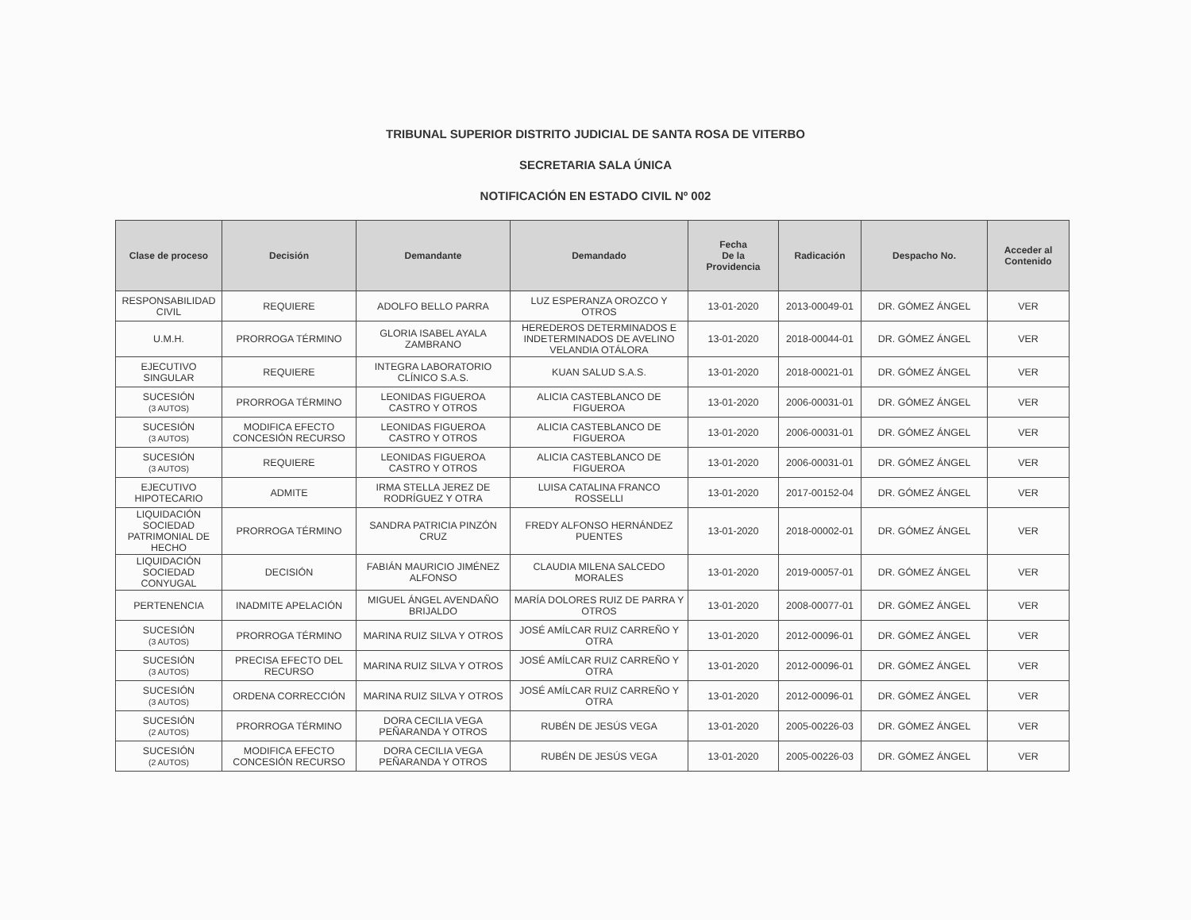TRIBUNAL SUPERIOR DISTRITO JUDICIAL DE SANTA ROSA DE VITERBO
SECRETARIA SALA ÚNICA
NOTIFICACIÓN EN ESTADO CIVIL Nº 002
| Clase de proceso | Decisión | Demandante | Demandado | Fecha De la Providencia | Radicación | Despacho No. | Acceder al Contenido |
| --- | --- | --- | --- | --- | --- | --- | --- |
| RESPONSABILIDAD CIVIL | REQUIERE | ADOLFO BELLO PARRA | LUZ ESPERANZA OROZCO Y OTROS | 13-01-2020 | 2013-00049-01 | DR. GÓMEZ ÁNGEL | VER |
| U.M.H. | PRORROGA TÉRMINO | GLORIA ISABEL AYALA ZAMBRANO | HEREDEROS DETERMINADOS E INDETERMINADOS DE AVELINO VELANDIA OTÁLORA | 13-01-2020 | 2018-00044-01 | DR. GÓMEZ ÁNGEL | VER |
| EJECUTIVO SINGULAR | REQUIERE | INTEGRA LABORATORIO CLÍNICO S.A.S. | KUAN SALUD S.A.S. | 13-01-2020 | 2018-00021-01 | DR. GÓMEZ ÁNGEL | VER |
| SUCESIÓN (3 AUTOS) | PRORROGA TÉRMINO | LEONIDAS FIGUEROA CASTRO Y OTROS | ALICIA CASTEBLANCO DE FIGUEROA | 13-01-2020 | 2006-00031-01 | DR. GÓMEZ ÁNGEL | VER |
| SUCESIÓN (3 AUTOS) | MODIFICA EFECTO CONCESIÓN RECURSO | LEONIDAS FIGUEROA CASTRO Y OTROS | ALICIA CASTEBLANCO DE FIGUEROA | 13-01-2020 | 2006-00031-01 | DR. GÓMEZ ÁNGEL | VER |
| SUCESIÓN (3 AUTOS) | REQUIERE | LEONIDAS FIGUEROA CASTRO Y OTROS | ALICIA CASTEBLANCO DE FIGUEROA | 13-01-2020 | 2006-00031-01 | DR. GÓMEZ ÁNGEL | VER |
| EJECUTIVO HIPOTECARIO | ADMITE | IRMA STELLA JEREZ DE RODRÍGUEZ Y OTRA | LUISA CATALINA FRANCO ROSSELLI | 13-01-2020 | 2017-00152-04 | DR. GÓMEZ ÁNGEL | VER |
| LIQUIDACIÓN SOCIEDAD PATRIMONIAL DE HECHO | PRORROGA TÉRMINO | SANDRA PATRICIA PINZÓN CRUZ | FREDY ALFONSO HERNÁNDEZ PUENTES | 13-01-2020 | 2018-00002-01 | DR. GÓMEZ ÁNGEL | VER |
| LIQUIDACIÓN SOCIEDAD CONYUGAL | DECISIÓN | FABIÁN MAURICIO JIMÉNEZ ALFONSO | CLAUDIA MILENA SALCEDO MORALES | 13-01-2020 | 2019-00057-01 | DR. GÓMEZ ÁNGEL | VER |
| PERTENENCIA | INADMITE APELACIÓN | MIGUEL ÁNGEL AVENDAÑO BRIJALDO | MARÍA DOLORES RUIZ DE PARRA Y OTROS | 13-01-2020 | 2008-00077-01 | DR. GÓMEZ ÁNGEL | VER |
| SUCESIÓN (3 AUTOS) | PRORROGA TÉRMINO | MARINA RUIZ SILVA Y OTROS | JOSÉ AMÍLCAR RUIZ CARREÑO Y OTRA | 13-01-2020 | 2012-00096-01 | DR. GÓMEZ ÁNGEL | VER |
| SUCESIÓN (3 AUTOS) | PRECISA EFECTO DEL RECURSO | MARINA RUIZ SILVA Y OTROS | JOSÉ AMÍLCAR RUIZ CARREÑO Y OTRA | 13-01-2020 | 2012-00096-01 | DR. GÓMEZ ÁNGEL | VER |
| SUCESIÓN (3 AUTOS) | ORDENA CORRECCIÓN | MARINA RUIZ SILVA Y OTROS | JOSÉ AMÍLCAR RUIZ CARREÑO Y OTRA | 13-01-2020 | 2012-00096-01 | DR. GÓMEZ ÁNGEL | VER |
| SUCESIÓN (2 AUTOS) | PRORROGA TÉRMINO | DORA CECILIA VEGA PEÑARANDA Y OTROS | RUBÉN DE JESÚS VEGA | 13-01-2020 | 2005-00226-03 | DR. GÓMEZ ÁNGEL | VER |
| SUCESIÓN (2 AUTOS) | MODIFICA EFECTO CONCESIÓN RECURSO | DORA CECILIA VEGA PEÑARANDA Y OTROS | RUBÉN DE JESÚS VEGA | 13-01-2020 | 2005-00226-03 | DR. GÓMEZ ÁNGEL | VER |